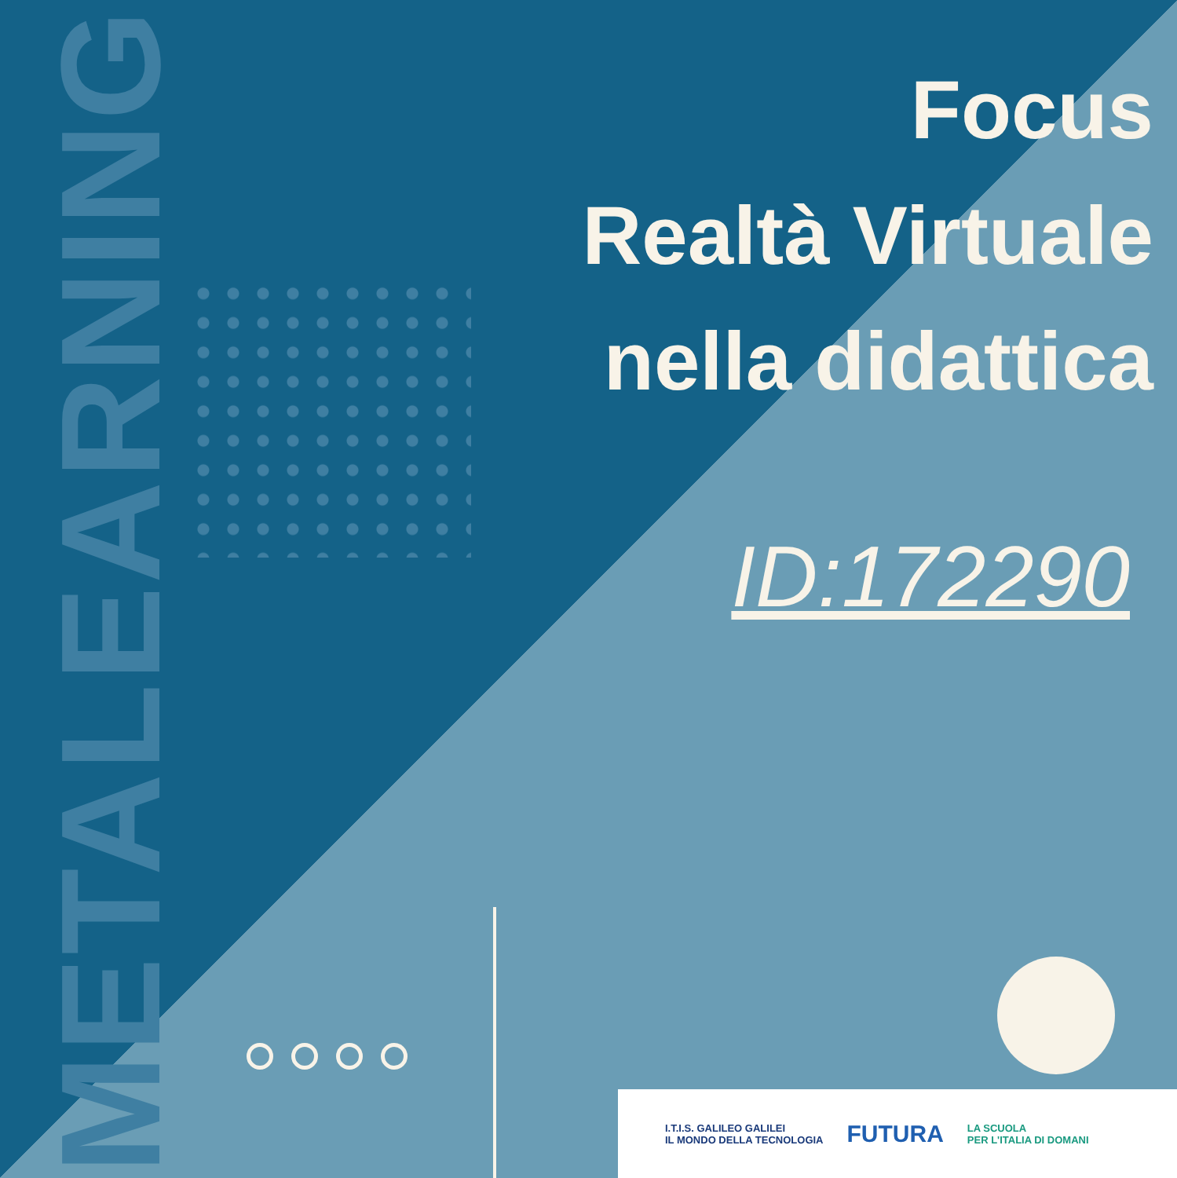METALEARNING
Focus
Realtà Virtuale
nella didattica
ID:172290
I.T.I.S. GALILEO GALILEI
IL MONDO DELLA TECNOLOGIA
FUTURA
LA SCUOLA
PER L'ITALIA DI DOMANI